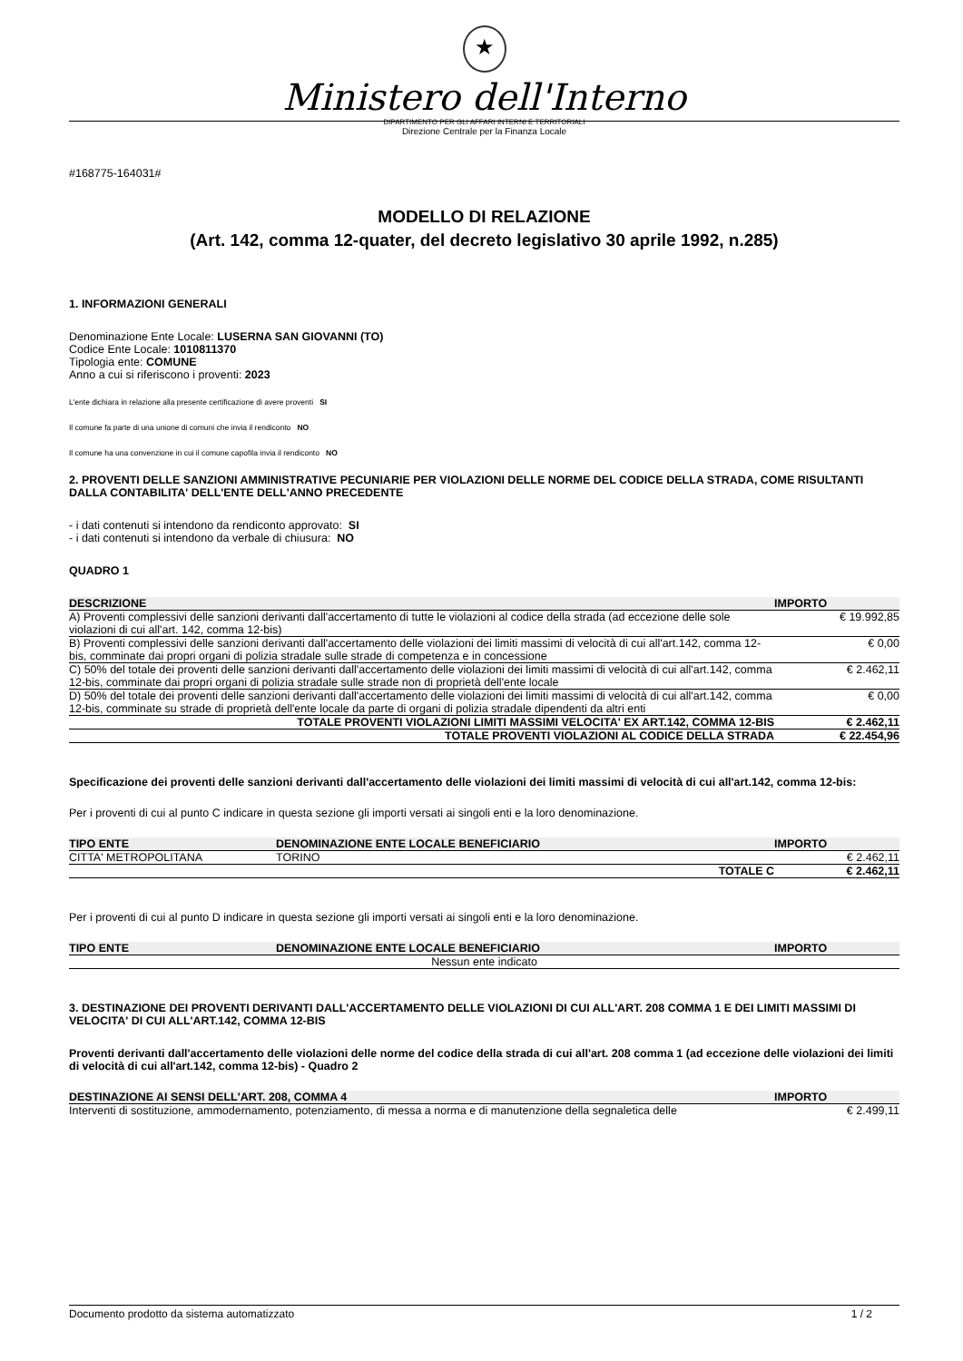★
Ministero dell'Interno
DIPARTIMENTO PER GLI AFFARI INTERNI E TERRITORIALI
Direzione Centrale per la Finanza Locale
#168775-164031#
MODELLO DI RELAZIONE
(Art. 142, comma 12-quater, del decreto legislativo 30 aprile 1992, n.285)
1. INFORMAZIONI GENERALI
Denominazione Ente Locale: LUSERNA SAN GIOVANNI (TO)
Codice Ente Locale: 1010811370
Tipologia ente: COMUNE
Anno a cui si riferiscono i proventi: 2023
L'ente dichiara in relazione alla presente certificazione di avere proventi SI
Il comune fa parte di una unione di comuni che invia il rendiconto NO
Il comune ha una convenzione in cui il comune capofila invia il rendiconto NO
2. PROVENTI DELLE SANZIONI AMMINISTRATIVE PECUNIARIE PER VIOLAZIONI DELLE NORME DEL CODICE DELLA STRADA, COME RISULTANTI DALLA CONTABILITA' DELL'ENTE DELL'ANNO PRECEDENTE
- i dati contenuti si intendono da rendiconto approvato: SI
- i dati contenuti si intendono da verbale di chiusura: NO
QUADRO 1
| DESCRIZIONE | IMPORTO |
| --- | --- |
| A) Proventi complessivi delle sanzioni derivanti dall'accertamento di tutte le violazioni al codice della strada (ad eccezione delle sole violazioni di cui all'art. 142, comma 12-bis) | € 19.992,85 |
| B) Proventi complessivi delle sanzioni derivanti dall'accertamento delle violazioni dei limiti massimi di velocità di cui all'art.142, comma 12-bis, comminate dai propri organi di polizia stradale sulle strade di competenza e in concessione | € 0,00 |
| C) 50% del totale dei proventi delle sanzioni derivanti dall'accertamento delle violazioni dei limiti massimi di velocità di cui all'art.142, comma 12-bis, comminate dai propri organi di polizia stradale sulle strade non di proprietà dell'ente locale | € 2.462,11 |
| D) 50% del totale dei proventi delle sanzioni derivanti dall'accertamento delle violazioni dei limiti massimi di velocità di cui all'art.142, comma 12-bis, comminate su strade di proprietà dell'ente locale da parte di organi di polizia stradale dipendenti da altri enti | € 0,00 |
| TOTALE PROVENTI VIOLAZIONI LIMITI MASSIMI VELOCITA' EX ART.142, COMMA 12-BIS | € 2.462,11 |
| TOTALE PROVENTI VIOLAZIONI AL CODICE DELLA STRADA | € 22.454,96 |
Specificazione dei proventi delle sanzioni derivanti dall'accertamento delle violazioni dei limiti massimi di velocità di cui all'art.142, comma 12-bis:
Per i proventi di cui al punto C indicare in questa sezione gli importi versati ai singoli enti e la loro denominazione.
| TIPO ENTE | DENOMINAZIONE ENTE LOCALE BENEFICIARIO | IMPORTO |
| --- | --- | --- |
| CITTA' METROPOLITANA | TORINO | € 2.462,11 |
| | TOTALE C | € 2.462,11 |
Per i proventi di cui al punto D indicare in questa sezione gli importi versati ai singoli enti e la loro denominazione.
| TIPO ENTE | DENOMINAZIONE ENTE LOCALE BENEFICIARIO | IMPORTO |
| --- | --- | --- |
| Nessun ente indicato | | |
3. DESTINAZIONE DEI PROVENTI DERIVANTI DALL'ACCERTAMENTO DELLE VIOLAZIONI DI CUI ALL'ART. 208 COMMA 1 E DEI LIMITI MASSIMI DI VELOCITA' DI CUI ALL'ART.142, COMMA 12-BIS
Proventi derivanti dall'accertamento delle violazioni delle norme del codice della strada di cui all'art. 208 comma 1 (ad eccezione delle violazioni dei limiti di velocità di cui all'art.142, comma 12-bis) - Quadro 2
| DESTINAZIONE AI SENSI DELL'ART. 208, COMMA 4 | IMPORTO |
| --- | --- |
| Interventi di sostituzione, ammodernamento, potenziamento, di messa a norma e di manutenzione della segnaletica delle | € 2.499,11 |
Documento prodotto da sistema automatizzato 1 / 2